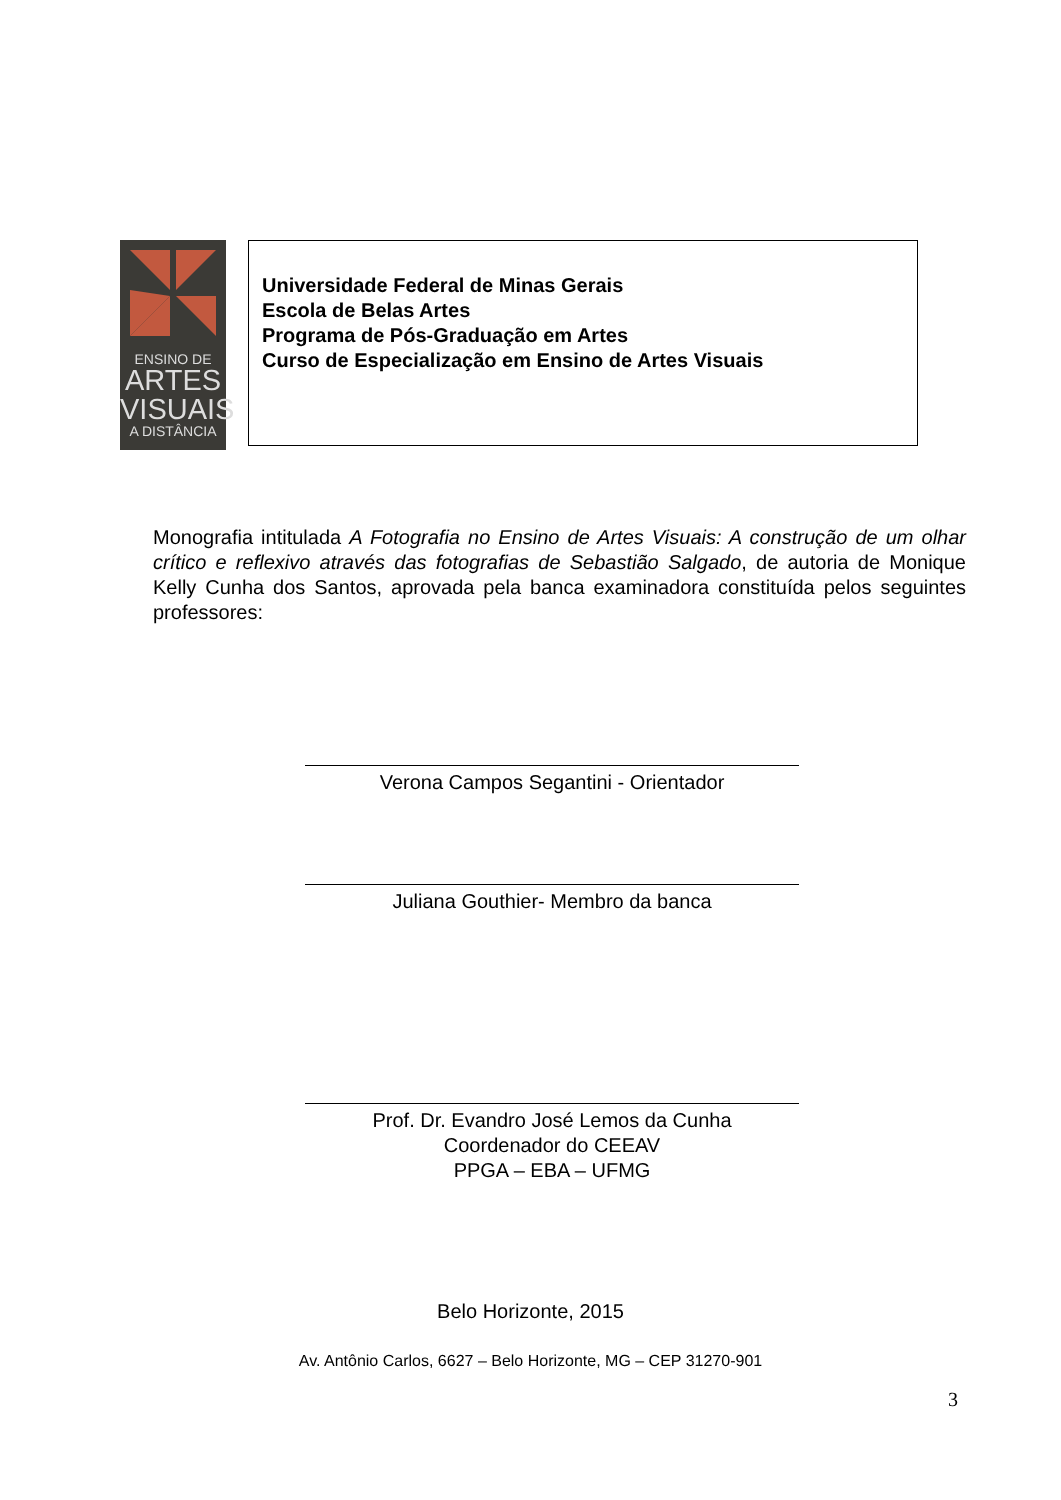ENSINO DE
ARTES
VISUAIS
A DISTÂNCIA
Universidade Federal de Minas Gerais
Escola de Belas Artes
Programa de Pós-Graduação em Artes
Curso de Especialização em Ensino de Artes Visuais
Monografia intitulada A Fotografia no Ensino de Artes Visuais: A construção de um olhar crítico e reflexivo através das fotografias de Sebastião Salgado, de autoria de Monique Kelly Cunha dos Santos, aprovada pela banca examinadora constituída pelos seguintes professores:
Verona Campos Segantini - Orientador
Juliana Gouthier- Membro da banca
Prof. Dr. Evandro José Lemos da Cunha
Coordenador do CEEAV
PPGA – EBA – UFMG
Belo Horizonte, 2015
Av. Antônio Carlos, 6627 – Belo Horizonte, MG – CEP 31270-901
3